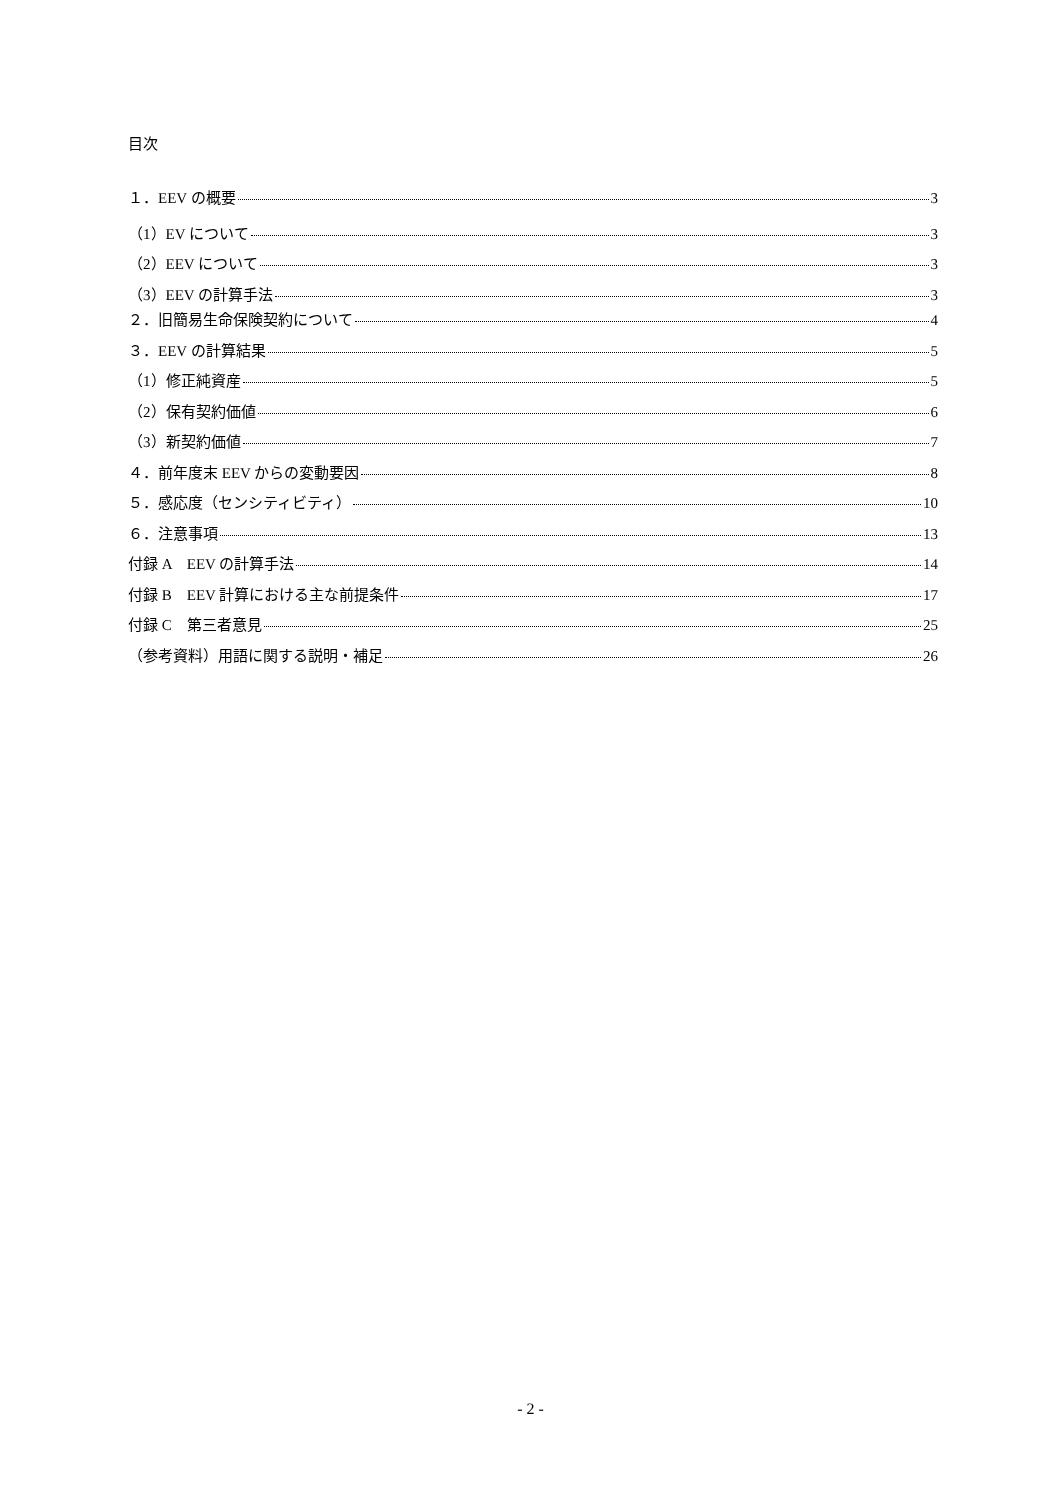目次
１．EEV の概要 3
（1）EV について 3
（2）EEV について 3
（3）EEV の計算手法 3
２．旧簡易生命保険契約について 4
３．EEV の計算結果 5
（1）修正純資産 5
（2）保有契約価値 6
（3）新契約価値 7
４．前年度末 EEV からの変動要因 8
５．感応度（センシティビティ） 10
６．注意事項 13
付録 A　EEV の計算手法 14
付録 B　EEV 計算における主な前提条件 17
付録 C　第三者意見 25
（参考資料）用語に関する説明・補足 26
- 2 -